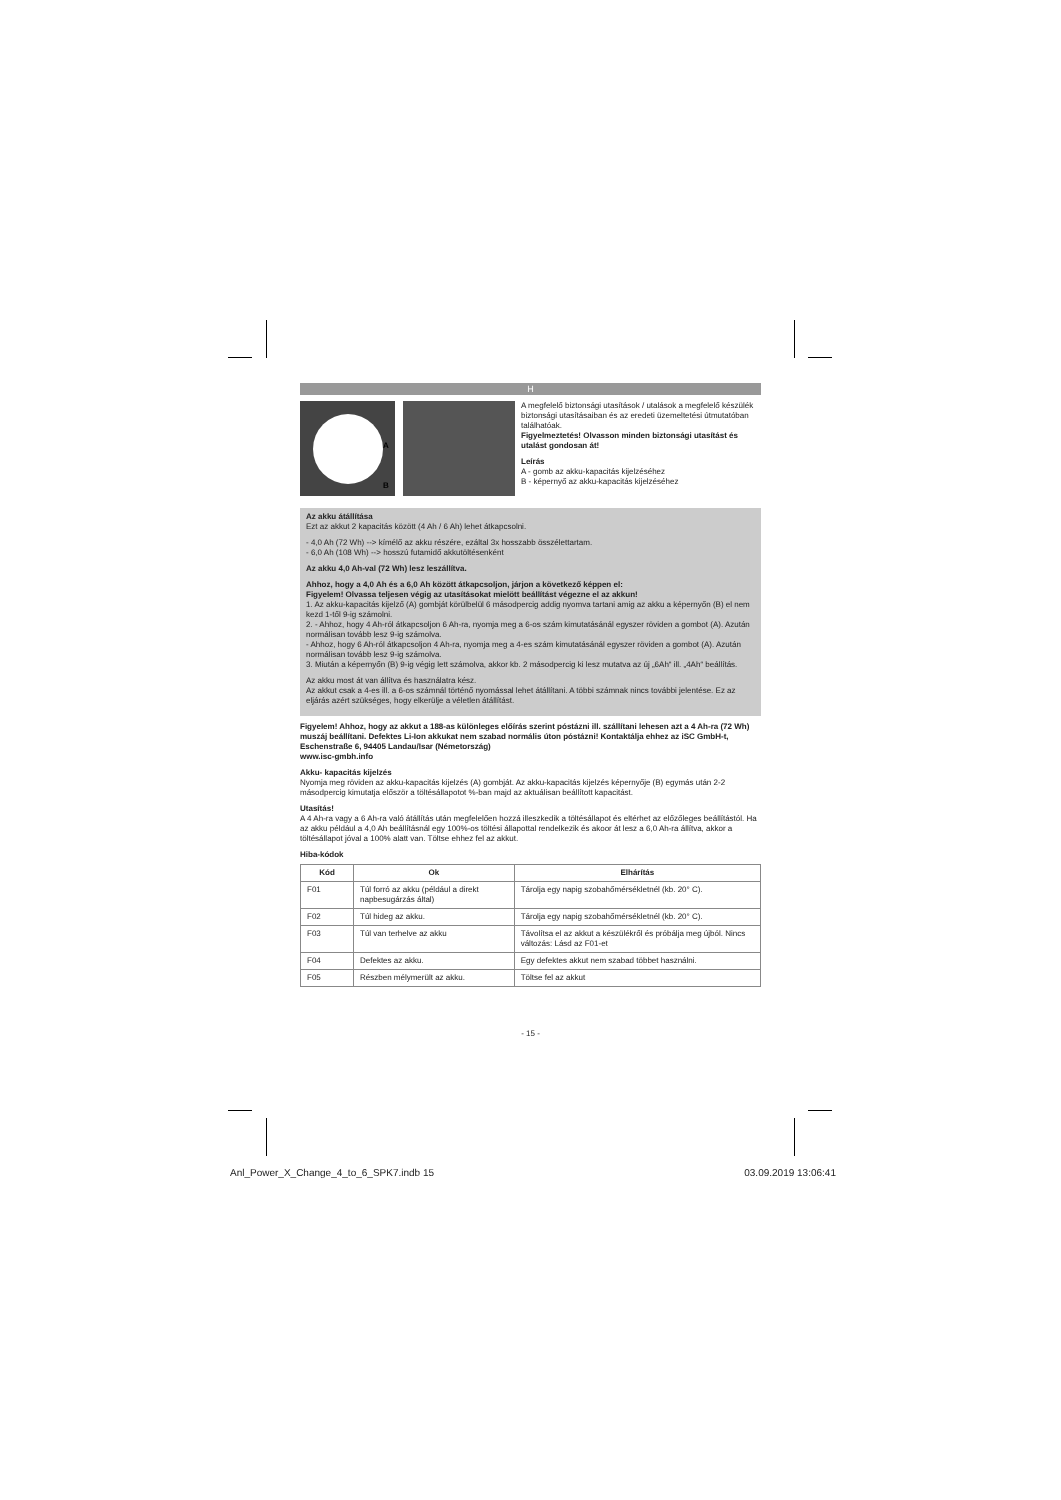H
A
B
A megfelelő biztonsági utasítások / utalások a megfelelő készülék biztonsági utasításaiban és az eredeti üzemeltetési útmutatóban találhatóak.
Figyelmeztetés! Olvasson minden biztonsági utasítást és utalást gondosan át!
Leírás
A - gomb az akku-kapacitás kijelzéséhez
B - képernyő az akku-kapacitás kijelzéséhez
Az akku átállítása
Ezt az akkut 2 kapacitás között (4 Ah / 6 Ah) lehet átkapcsolni.
- 4,0 Ah (72 Wh) --> kímélő az akku részére, ezáltal 3x hosszabb összélettartam.
- 6,0 Ah (108 Wh) --> hosszú futamidő akkutöltésenként
Az akku 4,0 Ah-val (72 Wh) lesz leszállítva.
Ahhoz, hogy a 4,0 Ah és a 6,0 Ah között átkapcsoljon, járjon a következő képpen el:
Figyelem! Olvassa teljesen végig az utasításokat mielött beállítást végezne el az akkun!
1. Az akku-kapacitás kijelző (A) gombját körülbelül 6 másodpercig addig nyomva tartani amig az akku a képernyőn (B) el nem kezd 1-től 9-ig számolni.
2. - Ahhoz, hogy 4 Ah-ról átkapcsoljon 6 Ah-ra, nyomja meg a 6-os szám kimutatásánál egyszer röviden a gombot (A). Azután normálisan tovább lesz 9-ig számolva.
- Ahhoz, hogy 6 Ah-ról átkapcsoljon 4 Ah-ra, nyomja meg a 4-es szám kimutatásánál egyszer röviden a gombot (A). Azután normálisan tovább lesz 9-ig számolva.
3. Miután a képernyőn (B) 9-ig végig lett számolva, akkor kb. 2 másodpercig ki lesz mutatva az új „6Ah“ ill. „4Ah“ beállítás.
Az akku most át van állítva és használatra kész.
Az akkut csak a 4-es ill. a 6-os számnál történő nyomással lehet átállítani. A többi számnak nincs további jelentése. Ez az eljárás azért szükséges, hogy elkerülje a véletlen átállítást.
Figyelem! Ahhoz, hogy az akkut a 188-as különleges előírás szerint póstázni ill. szállítani lehesen azt a 4 Ah-ra (72 Wh) muszáj beállítani. Defektes Li-Ion akkukat nem szabad normális úton póstázni! Kontaktálja ehhez az iSC GmbH-t, Eschenstraße 6, 94405 Landau/Isar (Németország)
www.isc-gmbh.info
Akku- kapacitás kijelzés
Nyomja meg röviden az akku-kapacitás kijelzés (A) gombját. Az akku-kapacitás kijelzés képernyője (B) egymás után 2-2 másodpercig kimutatja először a töltésállapotot %-ban majd az aktuálisan beállított kapacitást.
Utasítás!
A 4 Ah-ra vagy a 6 Ah-ra való átállítás után megfelelően hozzá illeszkedik a töltésállapot és eltérhet az előzőleges beállítástól. Ha az akku például a 4,0 Ah beállításnál egy 100%-os töltési állapottal rendelkezik és akoor át lesz a 6,0 Ah-ra állítva, akkor a töltésállapot jóval a 100% alatt van. Töltse ehhez fel az akkut.
Hiba-kódok
| Kód | Ok | Elhárítás |
| --- | --- | --- |
| F01 | Túl forró az akku (például a direkt napbesugárzás által) | Tárolja egy napig szobahőmérsékletnél (kb. 20° C). |
| F02 | Túl hideg az akku. | Tárolja egy napig szobahőmérsékletnél (kb. 20° C). |
| F03 | Túl van terhelve az akku | Távolítsa el az akkut a készülékről és próbálja meg újból. Nincs változás: Lásd az F01-et |
| F04 | Defektes az akku. | Egy defektes akkut nem szabad többet használni. |
| F05 | Részben mélymerült az akku. | Töltse fel az akkut |
- 15 -
Anl_Power_X_Change_4_to_6_SPK7.indb 15 03.09.2019 13:06:41